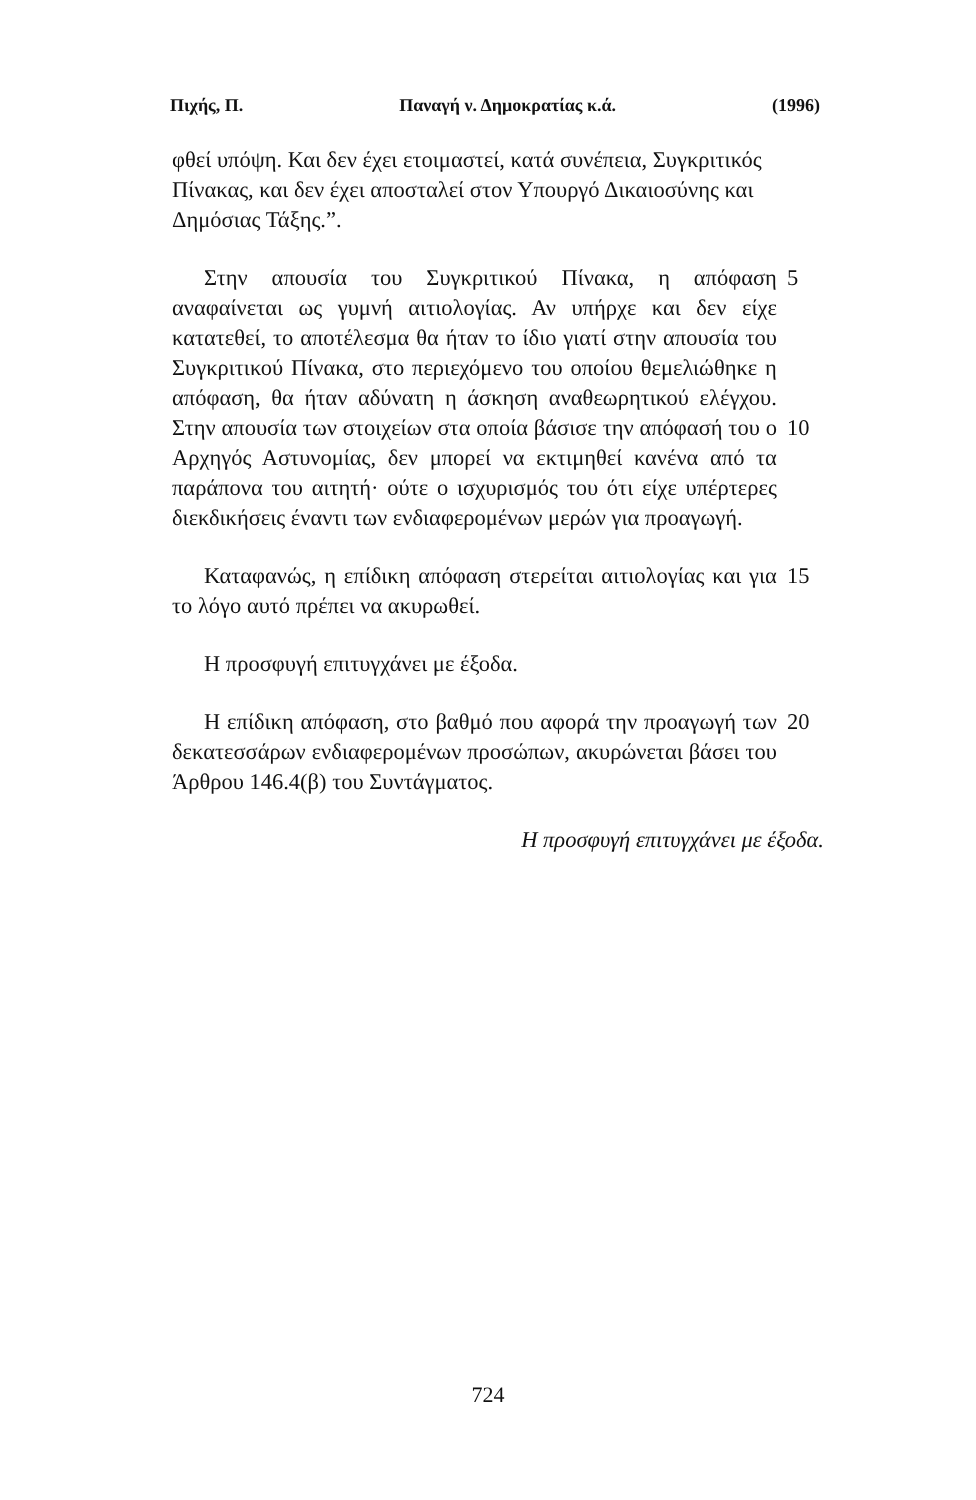Πιχής, Π. Παναγή ν. Δημοκρατίας κ.ά. (1996)
φθεί υπόψη. Και δεν έχει ετοιμαστεί, κατά συνέπεια, Συγκριτικός Πίνακας, και δεν έχει αποσταλεί στον Υπουργό Δικαιοσύνης και Δημόσιας Τάξης.”.
Στην απουσία του Συγκριτικού Πίνακα, η απόφαση αναφαίνεται ως γυμνή αιτιολογίας. Αν υπήρχε και δεν είχε κατατεθεί, το αποτέλεσμα θα ήταν το ίδιο γιατί στην απουσία του Συγκριτικού Πίνακα, στο περιεχόμενο του οποίου θεμελιώθηκε η απόφαση, θα ήταν αδύνατη η άσκηση αναθεωρητικού ελέγχου. Στην απουσία των στοιχείων στα οποία βάσισε την απόφασή του ο Αρχηγός Αστυνομίας, δεν μπορεί να εκτιμηθεί κανένα από τα παράπονα του αιτητή· ούτε ο ισχυρισμός του ότι είχε υπέρτερες διεκδικήσεις έναντι των ενδιαφερομένων μερών για προαγωγή.
5
10
Καταφανώς, η επίδικη απόφαση στερείται αιτιολογίας και για το λόγο αυτό πρέπει να ακυρωθεί.
15
Η προσφυγή επιτυγχάνει με έξοδα.
Η επίδικη απόφαση, στο βαθμό που αφορά την προαγωγή των δεκατεσσάρων ενδιαφερομένων προσώπων, ακυρώνεται βάσει του Άρθρου 146.4(β) του Συντάγματος.
20
Η προσφυγή επιτυγχάνει με έξοδα.
724